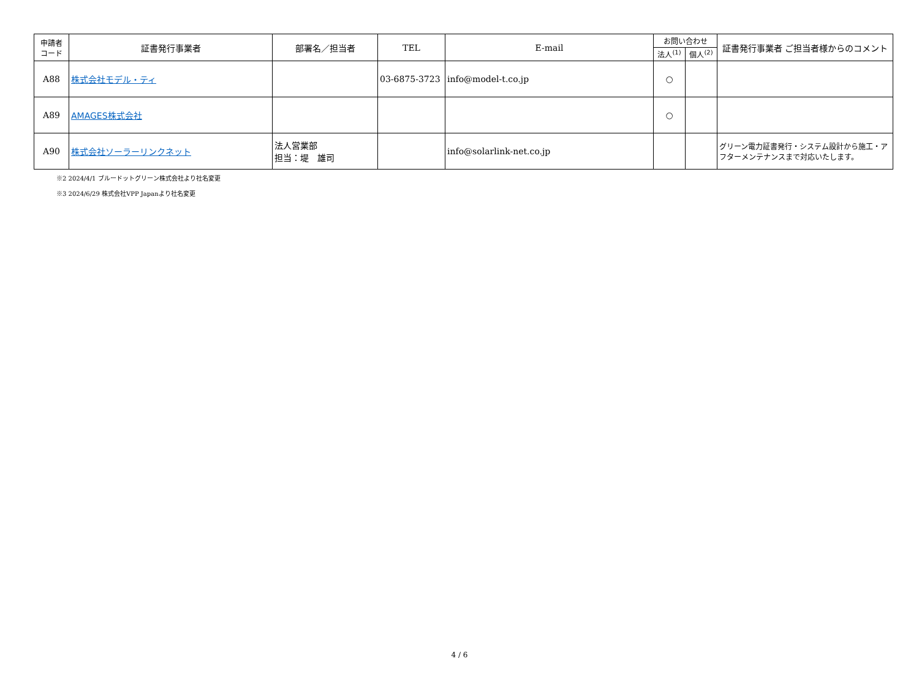| 申請者 コード | 証書発行事業者 | 部署名／担当者 | TEL | E-mail | お問い合わせ | | 証書発行事業者 ご担当者様からのコメント |
| --- | --- | --- | --- | --- | --- | --- | --- |
| | | | | | 法人<sup>(1)</sup> | 個人<sup>(2)</sup> | |
| A88 | 株式会社モデル・ティ | | 03-6875-3723 | info@model-t.co.jp | ○ | | |
| A89 | AMAGES株式会社 | | | | ○ | | |
| A90 | 株式会社ソーラーリンクネット | 法人営業部 担当：堤 雄司 | | info@solarlink-net.co.jp | | | グリーン電力証書発行・システム設計から施工・アフターメンテナンスまで対応いたします。 |
※2 2024/4/1 ブルードットグリーン株式会社より社名変更
※3 2024/6/29 株式会社VPP Japanより社名変更
4 / 6